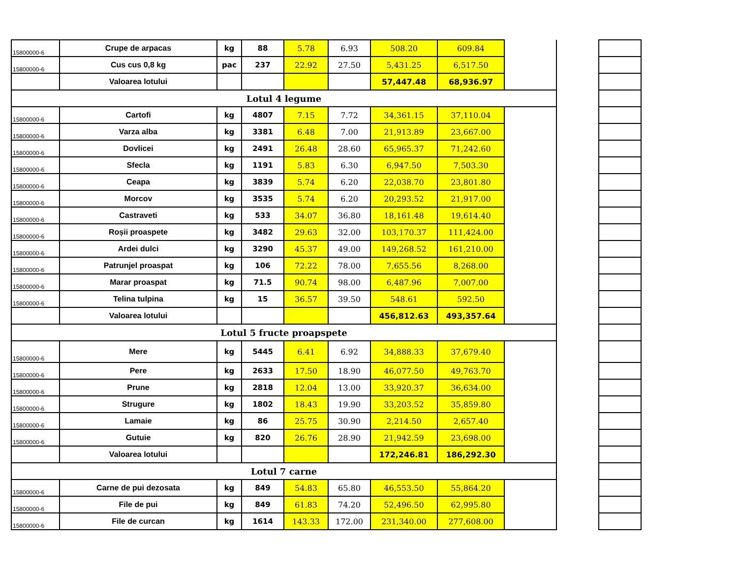| 15800000-6 | Crupe de arpacas | kg | 88 | 5.78 | 6.93 | 508.20 | 609.84 | | | |
| 15800000-6 | Cus cus 0,8 kg | pac | 237 | 22.92 | 27.50 | 5,431.25 | 6,517.50 | | | |
| | Valoarea lotului | | | | | 57,447.48 | 68,936.97 | | | |
| Lotul 4 legume | | | | | | | | | | |
| 15800000-6 | Cartofi | kg | 4807 | 7.15 | 7.72 | 34,361.15 | 37,110.04 | | | |
| 15800000-6 | Varza alba | kg | 3381 | 6.48 | 7.00 | 21,913.89 | 23,667.00 | | | |
| 15800000-6 | Dovlicei | kg | 2491 | 26.48 | 28.60 | 65,965.37 | 71,242.60 | | | |
| 15800000-6 | Sfecla | kg | 1191 | 5.83 | 6.30 | 6,947.50 | 7,503.30 | | | |
| 15800000-6 | Ceapa | kg | 3839 | 5.74 | 6.20 | 22,038.70 | 23,801.80 | | | |
| 15800000-6 | Morcov | kg | 3535 | 5.74 | 6.20 | 20,293.52 | 21,917.00 | | | |
| 15800000-6 | Castraveti | kg | 533 | 34.07 | 36.80 | 18,161.48 | 19,614.40 | | | |
| 15800000-6 | Roșii proaspete | kg | 3482 | 29.63 | 32.00 | 103,170.37 | 111,424.00 | | | |
| 15800000-6 | Ardei dulci | kg | 3290 | 45.37 | 49.00 | 149,268.52 | 161,210.00 | | | |
| 15800000-6 | Patrunjel proaspat | kg | 106 | 72.22 | 78.00 | 7,655.56 | 8,268.00 | | | |
| 15800000-6 | Marar proaspat | kg | 71.5 | 90.74 | 98.00 | 6,487.96 | 7,007.00 | | | |
| 15800000-6 | Telina tulpina | kg | 15 | 36.57 | 39.50 | 548.61 | 592.50 | | | |
| | Valoarea lotului | | | | | 456,812.63 | 493,357.64 | | | |
| Lotul 5 fructe proapspete | | | | | | | | | | |
| 15800000-6 | Mere | kg | 5445 | 6.41 | 6.92 | 34,888.33 | 37,679.40 | | | |
| 15800000-6 | Pere | kg | 2633 | 17.50 | 18.90 | 46,077.50 | 49,763.70 | | | |
| 15800000-6 | Prune | kg | 2818 | 12.04 | 13.00 | 33,920.37 | 36,634.00 | | | |
| 15800000-6 | Strugure | kg | 1802 | 18.43 | 19.90 | 33,203.52 | 35,859.80 | | | |
| 15800000-6 | Lamaie | kg | 86 | 25.75 | 30.90 | 2,214.50 | 2,657.40 | | | |
| 15800000-6 | Gutuie | kg | 820 | 26.76 | 28.90 | 21,942.59 | 23,698.00 | | | |
| | Valoarea lotului | | | | | 172,246.81 | 186,292.30 | | | |
| Lotul 7 carne | | | | | | | | | | |
| 15800000-6 | Carne de pui dezosata | kg | 849 | 54.83 | 65.80 | 46,553.50 | 55,864.20 | | | |
| 15800000-6 | File de pui | kg | 849 | 61.83 | 74.20 | 52,496.50 | 62,995.80 | | | |
| 15800000-6 | File de curcan | kg | 1614 | 143.33 | 172.00 | 231,340.00 | 277,608.00 | | | |